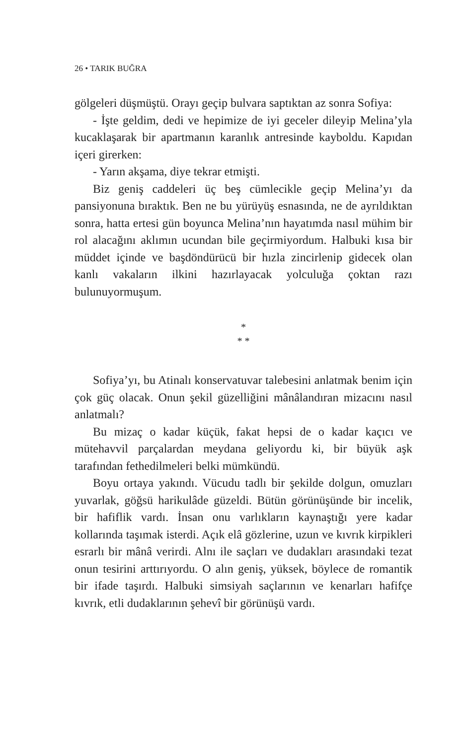26 • TARIK BUĞRA
gölgeleri düşmüştü. Orayı geçip bulvara saptıktan az sonra Sofiya:
- İşte geldim, dedi ve hepimize de iyi geceler dileyip Melina’yla kucaklaşarak bir apartmanın karanlık antresinde kayboldu. Kapıdan içeri girerken:
- Yarın akşama, diye tekrar etmişti.
Biz geniş caddeleri üç beş cümlecikle geçip Melina’yı da pansiyonuna bıraktık. Ben ne bu yürüyüş esnasında, ne de ayrıldıktan sonra, hatta ertesi gün boyunca Melina’nın hayatımda nasıl mühim bir rol alacağını aklımın ucundan bile geçirmiyordum. Halbuki kısa bir müddet içinde ve başdöndürücü bir hızla zincirlenip gidecek olan kanlı vakaların ilkini hazırlayacak yolculuğa çoktan razı bulunuyormuşum.
*
* *
Sofiya’yı, bu Atinalı konservatuvar talebesini anlatmak benim için çok güç olacak. Onun şekil güzelliğini mânâlandıran mizacını nasıl anlatmalı?
Bu mizaç o kadar küçük, fakat hepsi de o kadar kaçıcı ve mütehavvil parçalardan meydana geliyordu ki, bir büyük aşk tarafından fethedilmeleri belki mümkündü.
Boyu ortaya yakındı. Vücudu tadlı bir şekilde dolgun, omuzları yuvarlak, göğsü harikulâde güzeldi. Bütün görünüşünde bir incelik, bir hafiflik vardı. İnsan onu varlıkların kaynaştığı yere kadar kollarında taşımak isterdi. Açık elâ gözlerine, uzun ve kıvrık kirpikleri esrarlı bir mânâ verirdi. Alnı ile saçları ve dudakları arasındaki tezat onun tesirini arttırıyordu. O alın geniş, yüksek, böylece de romantik bir ifade taşırdı. Halbuki simsiyah saçlarının ve kenarları hafifçe kıvrık, etli dudaklarının şehevî bir görünüşü vardı.